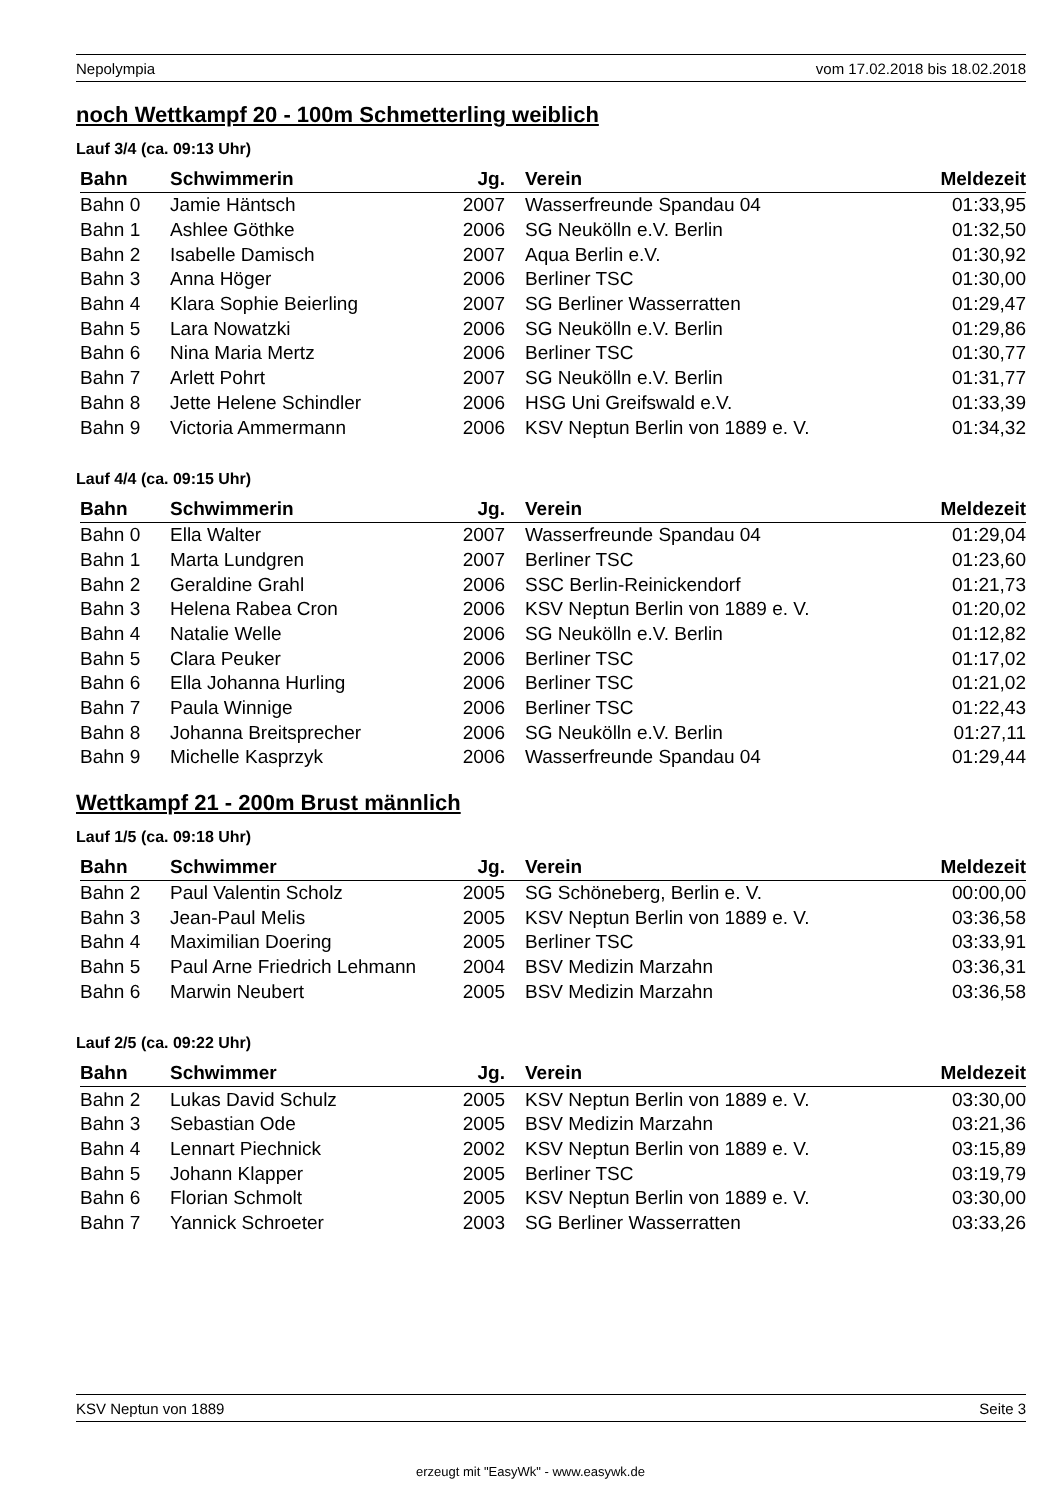Nepolympia vom 17.02.2018 bis 18.02.2018
noch Wettkampf 20 - 100m Schmetterling weiblich
Lauf 3/4 (ca. 09:13 Uhr)
| Bahn | Schwimmerin | Jg. | Verein | Meldezeit |
| --- | --- | --- | --- | --- |
| Bahn 0 | Jamie Häntsch | 2007 | Wasserfreunde Spandau 04 | 01:33,95 |
| Bahn 1 | Ashlee Göthke | 2006 | SG Neukölln e.V. Berlin | 01:32,50 |
| Bahn 2 | Isabelle Damisch | 2007 | Aqua Berlin e.V. | 01:30,92 |
| Bahn 3 | Anna Höger | 2006 | Berliner TSC | 01:30,00 |
| Bahn 4 | Klara Sophie Beierling | 2007 | SG Berliner Wasserratten | 01:29,47 |
| Bahn 5 | Lara Nowatzki | 2006 | SG Neukölln e.V. Berlin | 01:29,86 |
| Bahn 6 | Nina Maria Mertz | 2006 | Berliner TSC | 01:30,77 |
| Bahn 7 | Arlett Pohrt | 2007 | SG Neukölln e.V. Berlin | 01:31,77 |
| Bahn 8 | Jette Helene Schindler | 2006 | HSG Uni Greifswald e.V. | 01:33,39 |
| Bahn 9 | Victoria Ammermann | 2006 | KSV Neptun Berlin von 1889 e. V. | 01:34,32 |
Lauf 4/4 (ca. 09:15 Uhr)
| Bahn | Schwimmerin | Jg. | Verein | Meldezeit |
| --- | --- | --- | --- | --- |
| Bahn 0 | Ella Walter | 2007 | Wasserfreunde Spandau 04 | 01:29,04 |
| Bahn 1 | Marta Lundgren | 2007 | Berliner TSC | 01:23,60 |
| Bahn 2 | Geraldine Grahl | 2006 | SSC Berlin-Reinickendorf | 01:21,73 |
| Bahn 3 | Helena Rabea Cron | 2006 | KSV Neptun Berlin von 1889 e. V. | 01:20,02 |
| Bahn 4 | Natalie Welle | 2006 | SG Neukölln e.V. Berlin | 01:12,82 |
| Bahn 5 | Clara Peuker | 2006 | Berliner TSC | 01:17,02 |
| Bahn 6 | Ella Johanna Hurling | 2006 | Berliner TSC | 01:21,02 |
| Bahn 7 | Paula Winnige | 2006 | Berliner TSC | 01:22,43 |
| Bahn 8 | Johanna Breitsprecher | 2006 | SG Neukölln e.V. Berlin | 01:27,11 |
| Bahn 9 | Michelle Kasprzyk | 2006 | Wasserfreunde Spandau 04 | 01:29,44 |
Wettkampf 21 - 200m Brust männlich
Lauf 1/5 (ca. 09:18 Uhr)
| Bahn | Schwimmer | Jg. | Verein | Meldezeit |
| --- | --- | --- | --- | --- |
| Bahn 2 | Paul Valentin Scholz | 2005 | SG Schöneberg, Berlin e. V. | 00:00,00 |
| Bahn 3 | Jean-Paul Melis | 2005 | KSV Neptun Berlin von 1889 e. V. | 03:36,58 |
| Bahn 4 | Maximilian Doering | 2005 | Berliner TSC | 03:33,91 |
| Bahn 5 | Paul Arne Friedrich Lehmann | 2004 | BSV Medizin Marzahn | 03:36,31 |
| Bahn 6 | Marwin Neubert | 2005 | BSV Medizin Marzahn | 03:36,58 |
Lauf 2/5 (ca. 09:22 Uhr)
| Bahn | Schwimmer | Jg. | Verein | Meldezeit |
| --- | --- | --- | --- | --- |
| Bahn 2 | Lukas David Schulz | 2005 | KSV Neptun Berlin von 1889 e. V. | 03:30,00 |
| Bahn 3 | Sebastian Ode | 2005 | BSV Medizin Marzahn | 03:21,36 |
| Bahn 4 | Lennart Piechnick | 2002 | KSV Neptun Berlin von 1889 e. V. | 03:15,89 |
| Bahn 5 | Johann Klapper | 2005 | Berliner TSC | 03:19,79 |
| Bahn 6 | Florian Schmolt | 2005 | KSV Neptun Berlin von 1889 e. V. | 03:30,00 |
| Bahn 7 | Yannick Schroeter | 2003 | SG Berliner Wasserratten | 03:33,26 |
KSV Neptun von 1889 Seite 3
erzeugt mit "EasyWk" - www.easywk.de